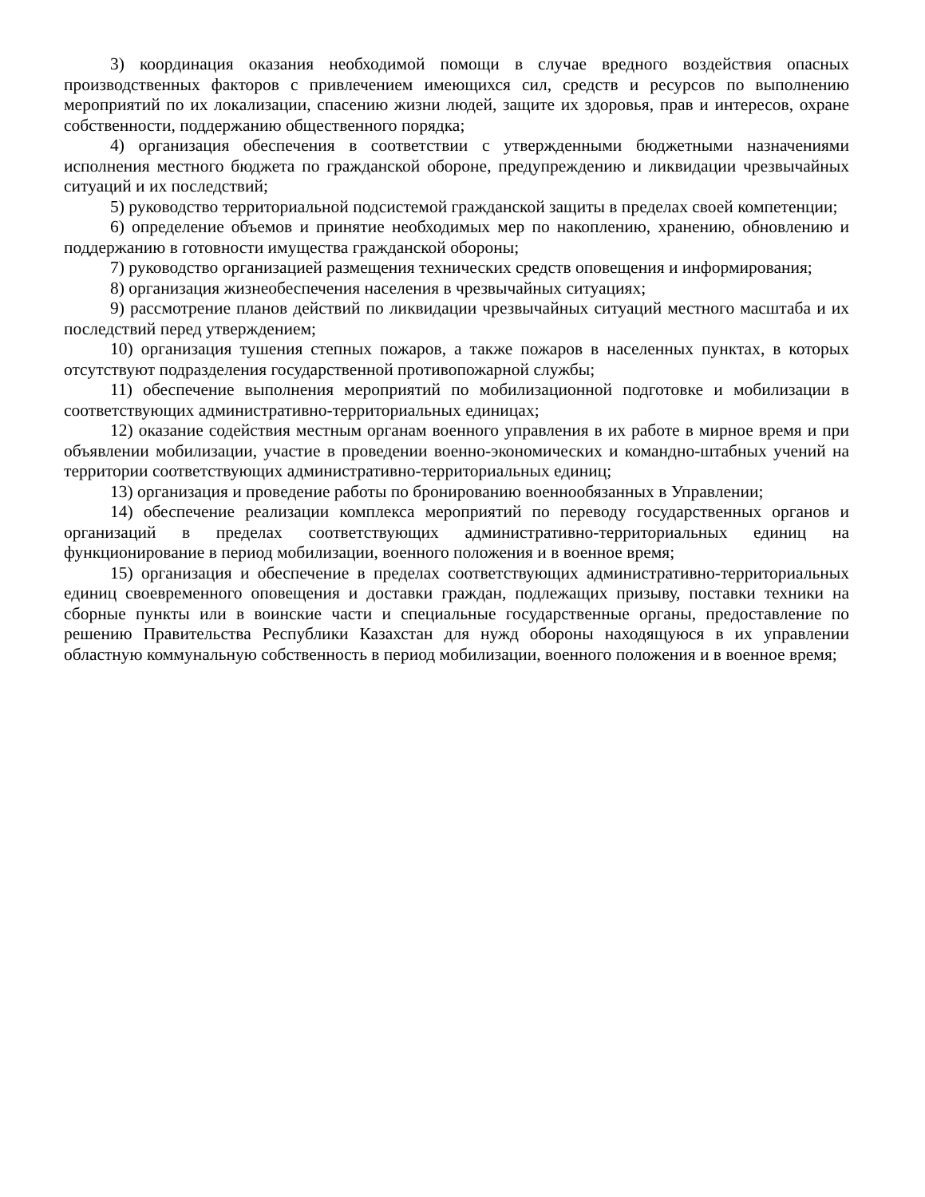3) координация оказания необходимой помощи в случае вредного воздействия опасных производственных факторов с привлечением имеющихся сил, средств и ресурсов по выполнению мероприятий по их локализации, спасению жизни людей, защите их здоровья, прав и интересов, охране собственности, поддержанию общественного порядка;
4) организация обеспечения в соответствии с утвержденными бюджетными назначениями исполнения местного бюджета по гражданской обороне, предупреждению и ликвидации чрезвычайных ситуаций и их последствий;
5) руководство территориальной подсистемой гражданской защиты в пределах своей компетенции;
6) определение объемов и принятие необходимых мер по накоплению, хранению, обновлению и поддержанию в готовности имущества гражданской обороны;
7) руководство организацией размещения технических средств оповещения и информирования;
8) организация жизнеобеспечения населения в чрезвычайных ситуациях;
9) рассмотрение планов действий по ликвидации чрезвычайных ситуаций местного масштаба и их последствий перед утверждением;
10) организация тушения степных пожаров, а также пожаров в населенных пунктах, в которых отсутствуют подразделения государственной противопожарной службы;
11) обеспечение выполнения мероприятий по мобилизационной подготовке и мобилизации в соответствующих административно-территориальных единицах;
12) оказание содействия местным органам военного управления в их работе в мирное время и при объявлении мобилизации, участие в проведении военно-экономических и командно-штабных учений на территории соответствующих административно-территориальных единиц;
13) организация и проведение работы по бронированию военнообязанных в Управлении;
14) обеспечение реализации комплекса мероприятий по переводу государственных органов и организаций в пределах соответствующих административно-территориальных единиц на функционирование в период мобилизации, военного положения и в военное время;
15) организация и обеспечение в пределах соответствующих административно-территориальных единиц своевременного оповещения и доставки граждан, подлежащих призыву, поставки техники на сборные пункты или в воинские части и специальные государственные органы, предоставление по решению Правительства Республики Казахстан для нужд обороны находящуюся в их управлении областную коммунальную собственность в период мобилизации, военного положения и в военное время;